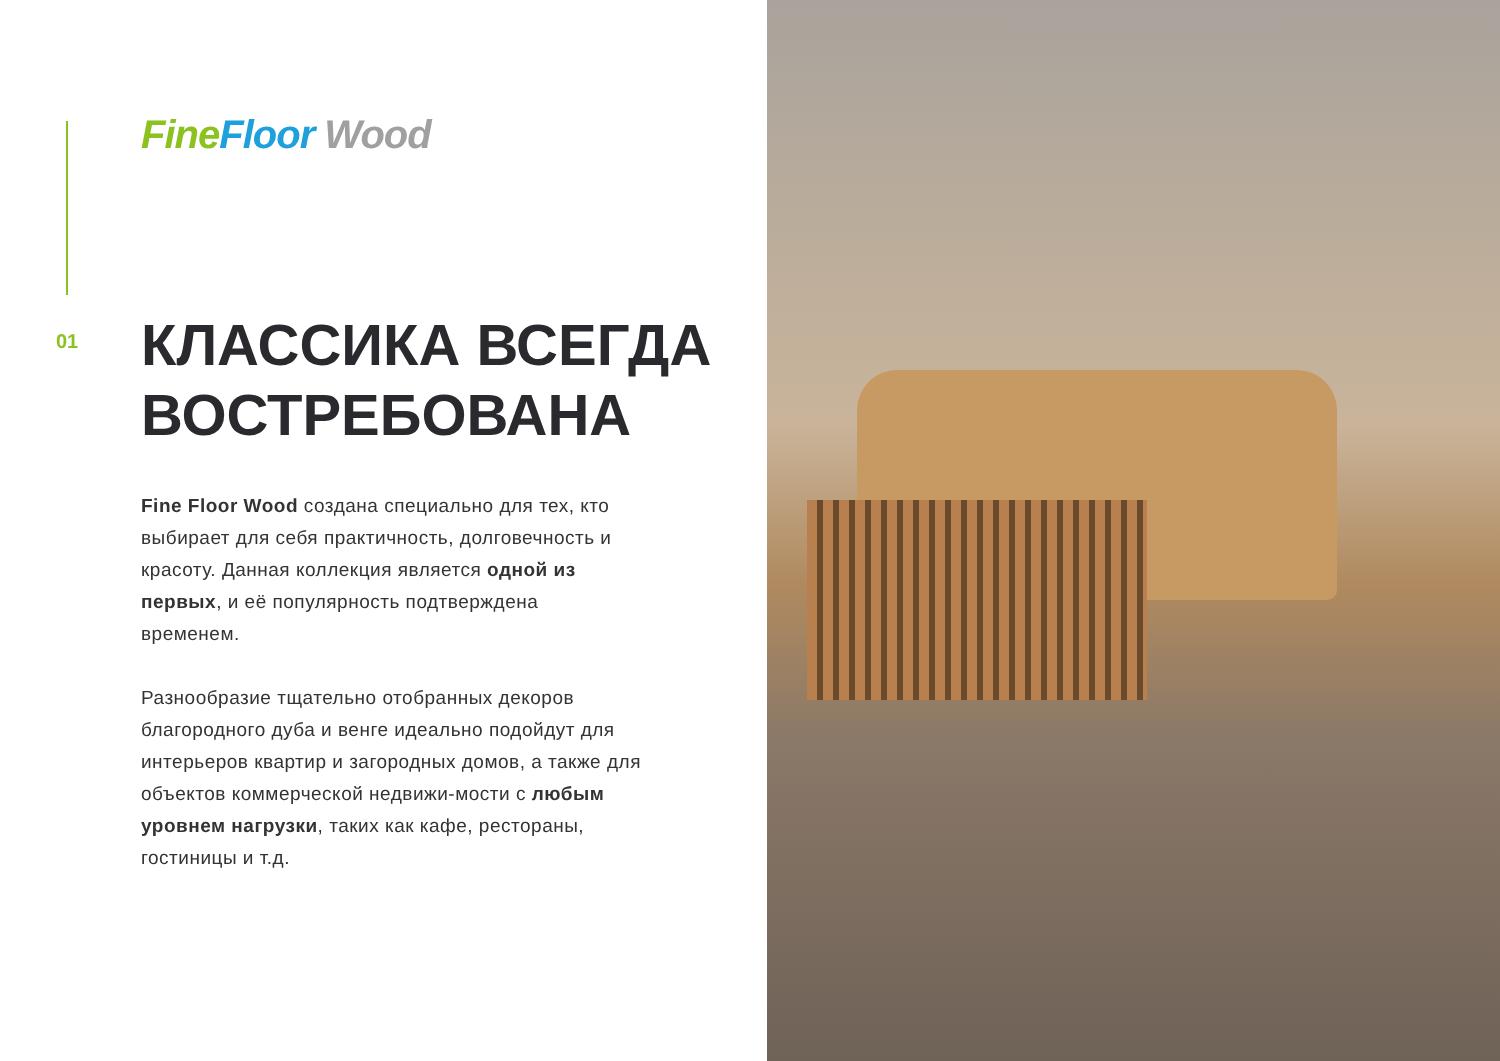Fine Floor Wood
01
КЛАССИКА ВСЕГДА
ВОСТРЕБОВАНА
Fine Floor Wood создана специально для тех, кто выбирает для себя практичность, долговечность и красоту. Данная коллекция является одной из первых, и её популярность подтверждена временем.
Разнообразие тщательно отобранных декоров благородного дуба и венге идеально подойдут для интерьеров квартир и загородных домов, а также для объектов коммерческой недвижи-мости с любым уровнем нагрузки, таких как кафе, рестораны, гостиницы и т.д.